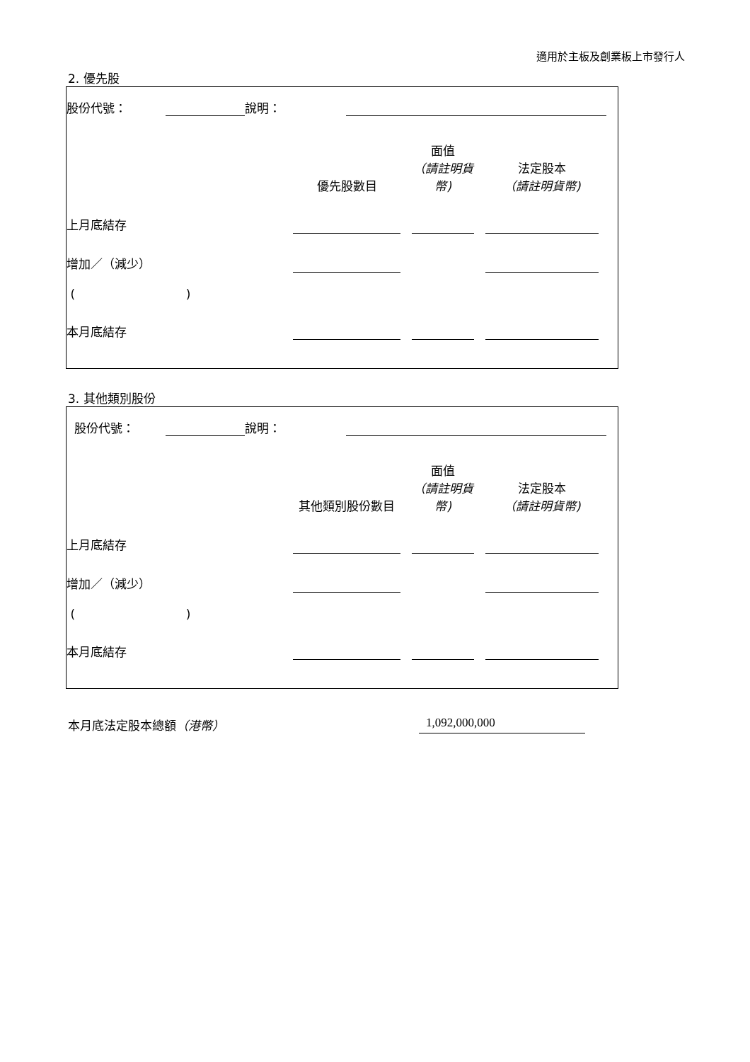適用於主板及創業板上市發行人
2. 優先股
| 股份代號： | | 說明： | | |
| | 優先股數目 | | 面值 （請註明貨幣) | | 法定股本 （請註明貨幣) | |
| 上月底結存 | | | | | | |
| 增加／（減少） | | | | | | |
| ( ) | | | | | | |
| 本月底結存 | | | | | | |
3. 其他類別股份
| 股份代號： | | 說明： | | |
| | 其他類別股份數目 | | 面值 （請註明貨幣) | | 法定股本 （請註明貨幣) | |
| 上月底結存 | | | | | | |
| 增加／（減少） | | | | | | |
| ( ) | | | | | | |
| 本月底結存 | | | | | | |
本月底法定股本總額（港幣） 1,092,000,000